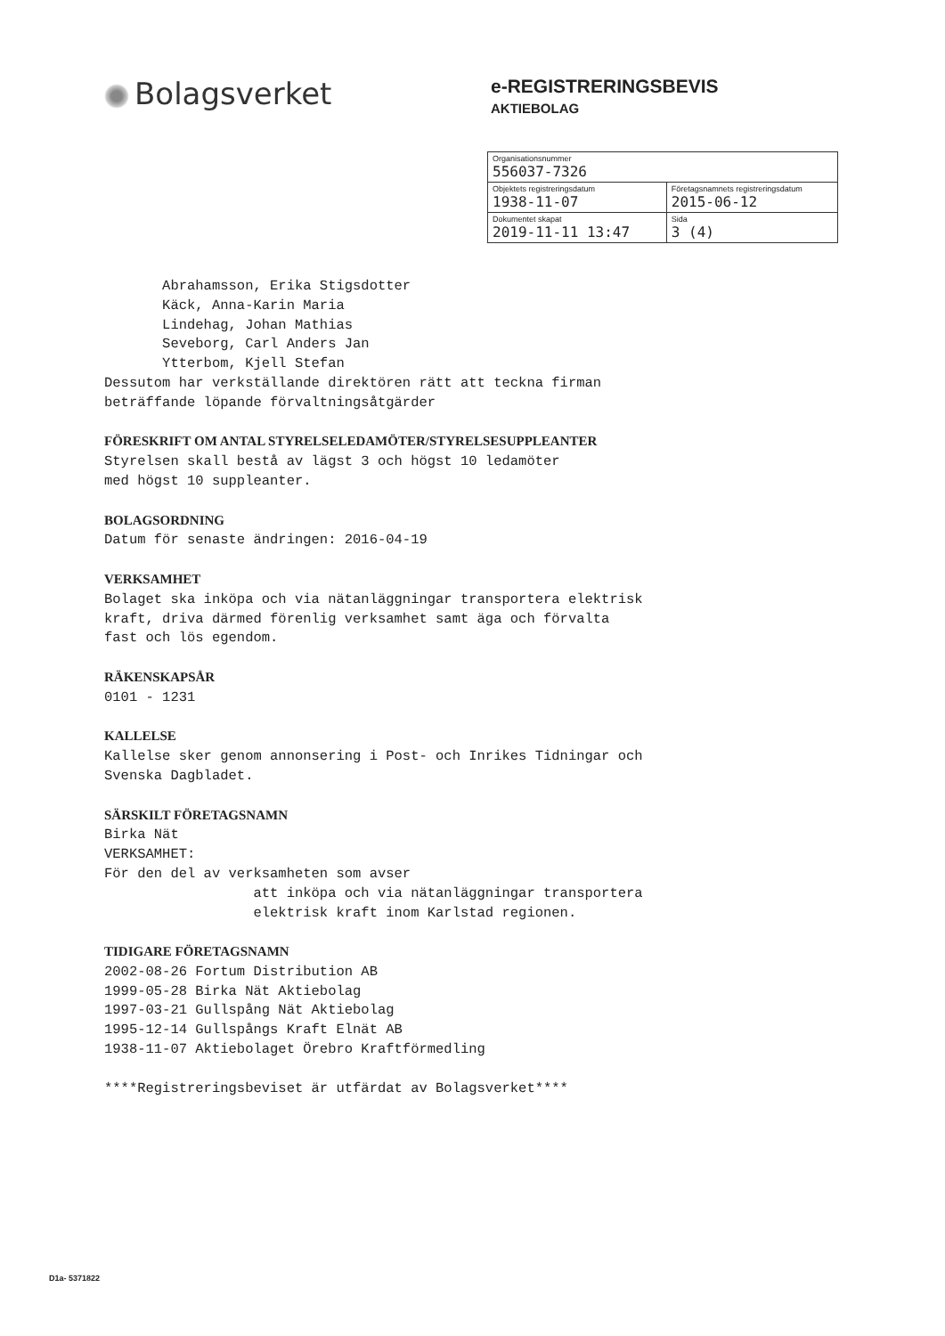Bolagsverket
e-REGISTRERINGSBEVIS
AKTIEBOLAG
| Organisationsnummer 556037-7326 | |
| Objektets registreringsdatum 1938-11-07 | Företagsnamnets registreringsdatum 2015-06-12 |
| Dokumentet skapat 2019-11-11 13:47 | Sida 3 (4) |
Abrahamsson, Erika Stigsdotter Käck, Anna-Karin Maria Lindehag, Johan Mathias Seveborg, Carl Anders Jan Ytterbom, Kjell Stefan Dessutom har verkställande direktören rätt att teckna firman beträffande löpande förvaltningsåtgärder FÖRESKRIFT OM ANTAL STYRELSELEDAMÖTER/STYRELSESUPPLEANTER Styrelsen skall bestå av lägst 3 och högst 10 ledamöter med högst 10 suppleanter. BOLAGSORDNING Datum för senaste ändringen: 2016-04-19 VERKSAMHET Bolaget ska inköpa och via nätanläggningar transportera elektrisk kraft, driva därmed förenlig verksamhet samt äga och förvalta fast och lös egendom. RÄKENSKAPSÅR 0101 - 1231 KALLELSE Kallelse sker genom annonsering i Post- och Inrikes Tidningar och Svenska Dagbladet. SÄRSKILT FÖRETAGSNAMN Birka Nät VERKSAMHET: För den del av verksamheten som avser att inköpa och via nätanläggningar transportera elektrisk kraft inom Karlstad regionen. TIDIGARE FÖRETAGSNAMN 2002-08-26 Fortum Distribution AB 1999-05-28 Birka Nät Aktiebolag 1997-03-21 Gullspång Nät Aktiebolag 1995-12-14 Gullspångs Kraft Elnät AB 1938-11-07 Aktiebolaget Örebro Kraftförmedling ****Registreringsbeviset är utfärdat av Bolagsverket****
D1a- 5371822